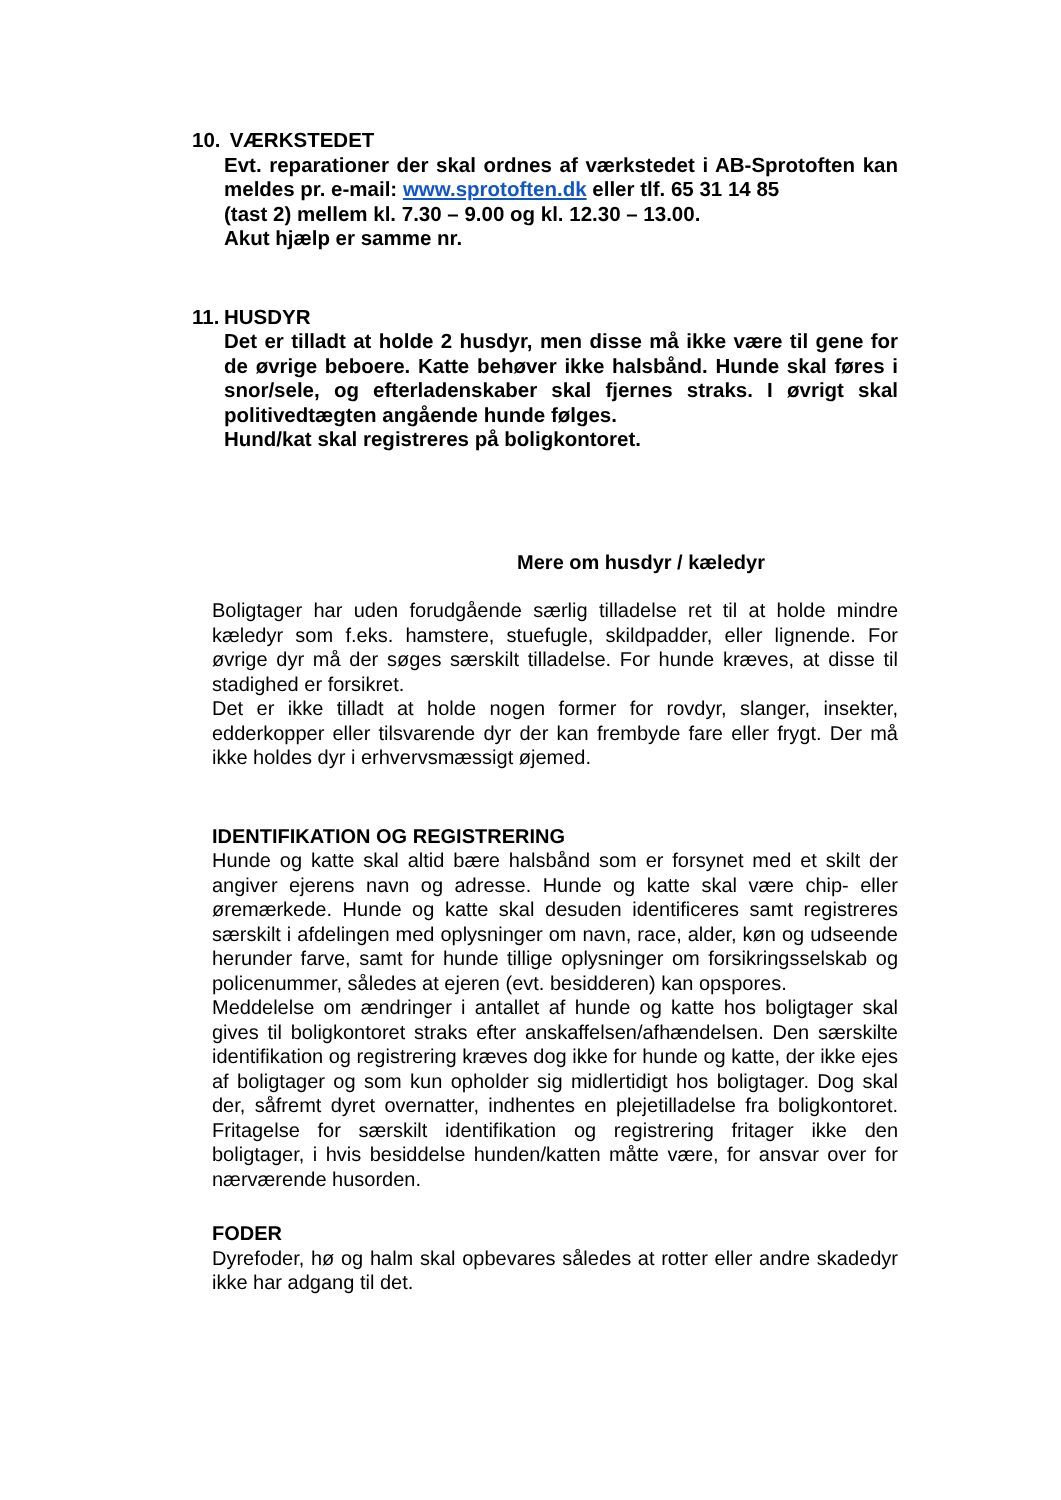10. VÆRKSTEDET
Evt. reparationer der skal ordnes af værkstedet i AB-Sprotoften kan meldes pr. e-mail: www.sprotoften.dk eller tlf. 65 31 14 85
(tast 2) mellem kl. 7.30 – 9.00 og kl. 12.30 – 13.00.
Akut hjælp er samme nr.
11. HUSDYR
Det er tilladt at holde 2 husdyr, men disse må ikke være til gene for de øvrige beboere. Katte behøver ikke halsbånd. Hunde skal føres i snor/sele, og efterladenskaber skal fjernes straks. I øvrigt skal politivedtægten angående hunde følges.
Hund/kat skal registreres på boligkontoret.
Mere om husdyr / kæledyr
Boligtager har uden forudgående særlig tilladelse ret til at holde mindre kæledyr som f.eks. hamstere, stuefugle, skildpadder, eller lignende. For øvrige dyr må der søges særskilt tilladelse. For hunde kræves, at disse til stadighed er forsikret.
Det er ikke tilladt at holde nogen former for rovdyr, slanger, insekter, edderkopper eller tilsvarende dyr der kan frembyde fare eller frygt. Der må ikke holdes dyr i erhvervsmæssigt øjemed.
IDENTIFIKATION OG REGISTRERING
Hunde og katte skal altid bære halsbånd som er forsynet med et skilt der angiver ejerens navn og adresse. Hunde og katte skal være chip- eller øremærkede. Hunde og katte skal desuden identificeres samt registreres særskilt i afdelingen med oplysninger om navn, race, alder, køn og udseende herunder farve, samt for hunde tillige oplysninger om forsikringsselskab og policenummer, således at ejeren (evt. besidderen) kan opspores.
Meddelelse om ændringer i antallet af hunde og katte hos boligtager skal gives til boligkontoret straks efter anskaffelsen/afhændelsen. Den særskilte identifikation og registrering kræves dog ikke for hunde og katte, der ikke ejes af boligtager og som kun opholder sig midlertidigt hos boligtager. Dog skal der, såfremt dyret overnatter, indhentes en plejetilladelse fra boligkontoret. Fritagelse for særskilt identifikation og registrering fritager ikke den boligtager, i hvis besiddelse hunden/katten måtte være, for ansvar over for nærværende husorden.
FODER
Dyrefoder, hø og halm skal opbevares således at rotter eller andre skadedyr ikke har adgang til det.